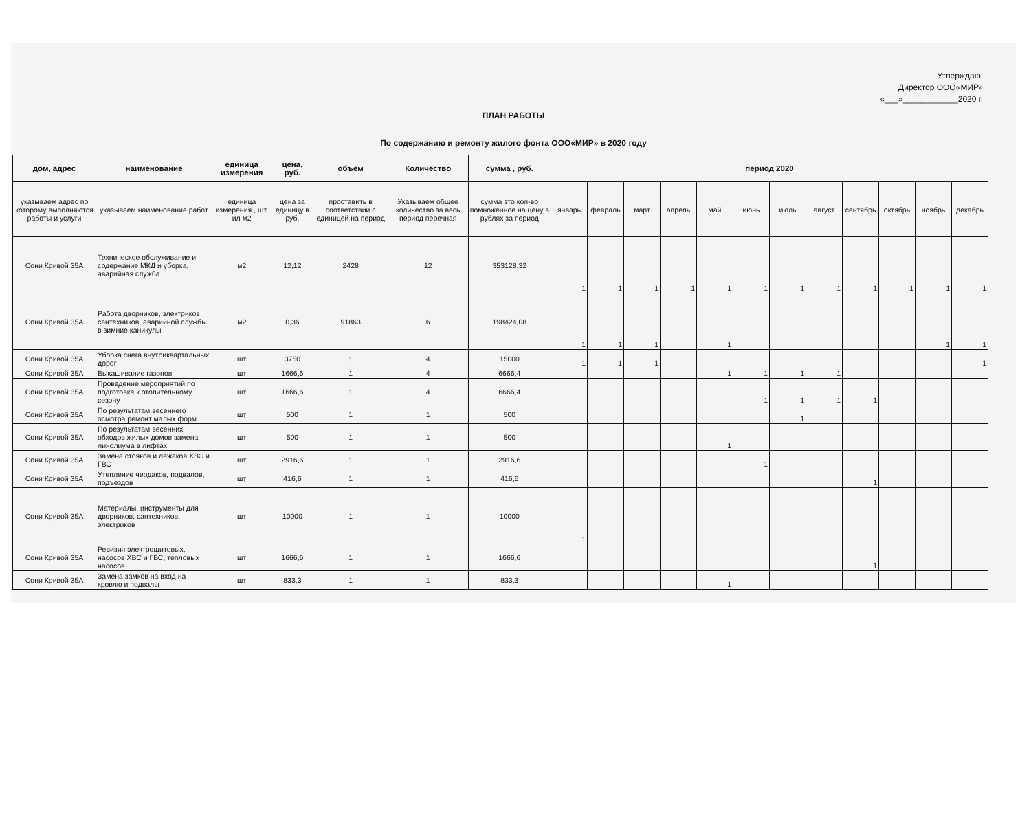Утверждаю:
Директор ООО«МИР»
«___»____________2020 г.
ПЛАН РАБОТЫ
По содержанию и ремонту жилого фонта ООО«МИР» в 2020 году
| дом, адрес | наименование | единица измерения | цена, руб. | объем | Количество | сумма , руб. | период 2020 | | | | | | | | | | | |
| --- | --- | --- | --- | --- | --- | --- | --- | --- | --- | --- | --- | --- | --- | --- | --- | --- | --- | --- |
| указываем адрес по которому выполняются работы и услуги | указываем наименование работ | единица измерения , шт. ил м2 | цена за единицу в руб. | проставить в соответствии с единицей на период | Указываем общее количество за весь период перечная | сумма это кол-во помноженное на цену в рублях за период | январь | февраль | март | апрель | май | июнь | июль | август | сентябрь | октябрь | ноябрь | декабрь |
| Сони Кривой 35А | Техническое обслуживание и содержание МКД и уборка, аварийная служба | м2 | 12,12 | 2428 | 12 | 353128,32 | 1 | 1 | 1 | 1 | 1 | 1 | 1 | 1 | 1 | 1 | 1 | 1 |
| Сони Кривой 35А | Работа дворников, электриков, сантехников, аварийной службы в зимние каникулы | м2 | 0,36 | 91863 | 6 | 198424,08 | 1 | 1 | 1 | | 1 | | | | | | 1 | 1 |
| Сони Кривой 35А | Уборка снега внутриквартальных дорог | шт | 3750 | 1 | 4 | 15000 | 1 | 1 | 1 | | | | | | | | | 1 |
| Сони Кривой 35А | Выкашивание газонов | шт | 1666,6 | 1 | 4 | 6666,4 | | | | | 1 | 1 | 1 | 1 | | | | |
| Сони Кривой 35А | Проведение мероприятий по подготовке к отопительному сезону | шт | 1666,6 | 1 | 4 | 6666,4 | | | | | | 1 | 1 | 1 | 1 | | | |
| Сони Кривой 35А | По результатам весеннего осмотра ремонт малых форм | шт | 500 | 1 | 1 | 500 | | | | | | | 1 | | | | | |
| Сони Кривой 35А | По результатам весенних обходов жилых домов замена линолиума в лифтах | шт | 500 | 1 | 1 | 500 | | | | | 1 | | | | | | | |
| Сони Кривой 35А | Замена стояков и лежаков ХВС и ГВС | шт | 2916,6 | 1 | 1 | 2916,6 | | | | | | 1 | | | | | | |
| Сони Кривой 35А | Утепление чердаков, подвалов, подъездов | шт | 416,6 | 1 | 1 | 416,6 | | | | | | | | | 1 | | | |
| Сони Кривой 35А | Материалы, инструменты для дворников, сантехников, электриков | шт | 10000 | 1 | 1 | 10000 | 1 | | | | | | | | | | | |
| Сони Кривой 35А | Ревизия электрощитовых, насосов ХВС и ГВС, тепловых насосов | шт | 1666,6 | 1 | 1 | 1666,6 | | | | | | | | | 1 | | | |
| Сони Кривой 35А | Замена замков на вход на кровлю и подвалы | шт | 833,3 | 1 | 1 | 833,3 | | | | | 1 | | | | | | | |